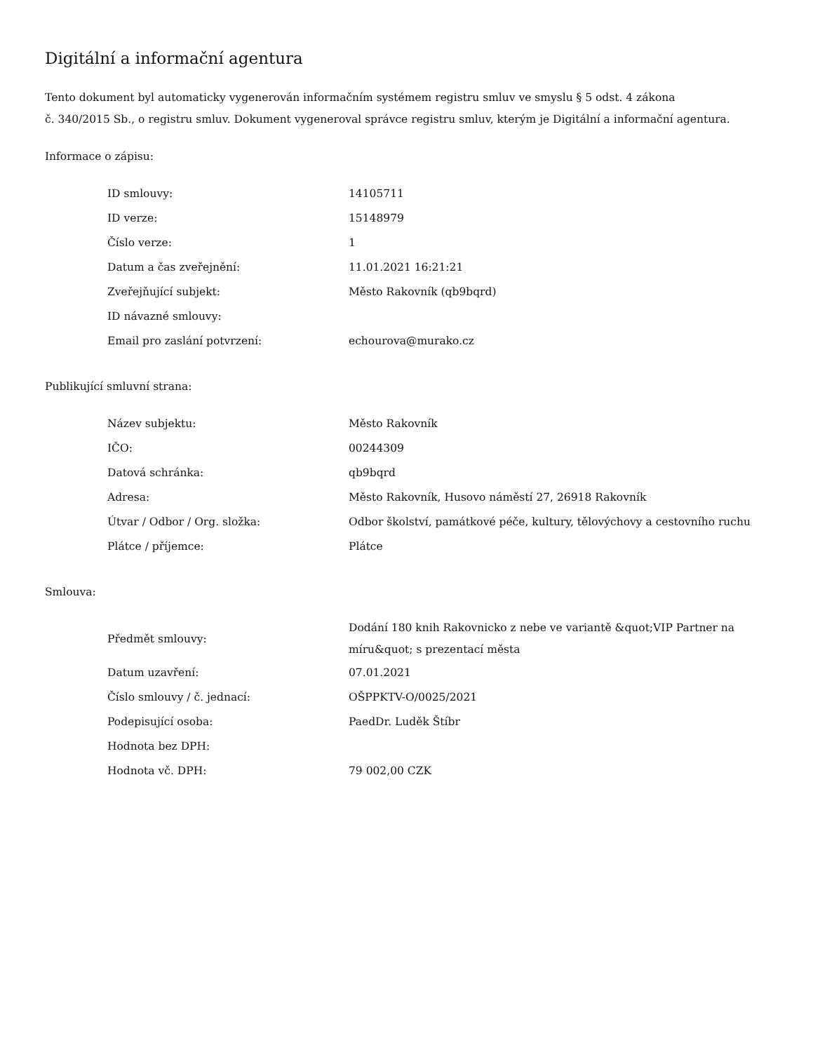Digitální a informační agentura
Tento dokument byl automaticky vygenerován informačním systémem registru smluv ve smyslu § 5 odst. 4 zákona
č. 340/2015 Sb., o registru smluv. Dokument vygeneroval správce registru smluv, kterým je Digitální a informační agentura.
Informace o zápisu:
| ID smlouvy: | 14105711 |
| ID verze: | 15148979 |
| Číslo verze: | 1 |
| Datum a čas zveřejnění: | 11.01.2021 16:21:21 |
| Zveřejňující subjekt: | Město Rakovník (qb9bqrd) |
| ID návazné smlouvy: | |
| Email pro zaslání potvrzení: | echourova@murako.cz |
Publikující smluvní strana:
| Název subjektu: | Město Rakovník |
| IČO: | 00244309 |
| Datová schránka: | qb9bqrd |
| Adresa: | Město Rakovník, Husovo náměstí 27, 26918 Rakovník |
| Útvar / Odbor / Org. složka: | Odbor školství, památkové péče, kultury, tělovýchovy a cestovního ruchu |
| Plátce / příjemce: | Plátce |
Smlouva:
| Předmět smlouvy: | Dodání 180 knih Rakovnicko z nebe ve variantě &quot;VIP Partner na míru&quot; s prezentací města |
| Datum uzavření: | 07.01.2021 |
| Číslo smlouvy / č. jednací: | OŠPPKTV-O/0025/2021 |
| Podepisující osoba: | PaedDr. Luděk Štíbr |
| Hodnota bez DPH: | |
| Hodnota vč. DPH: | 79 002,00 CZK |